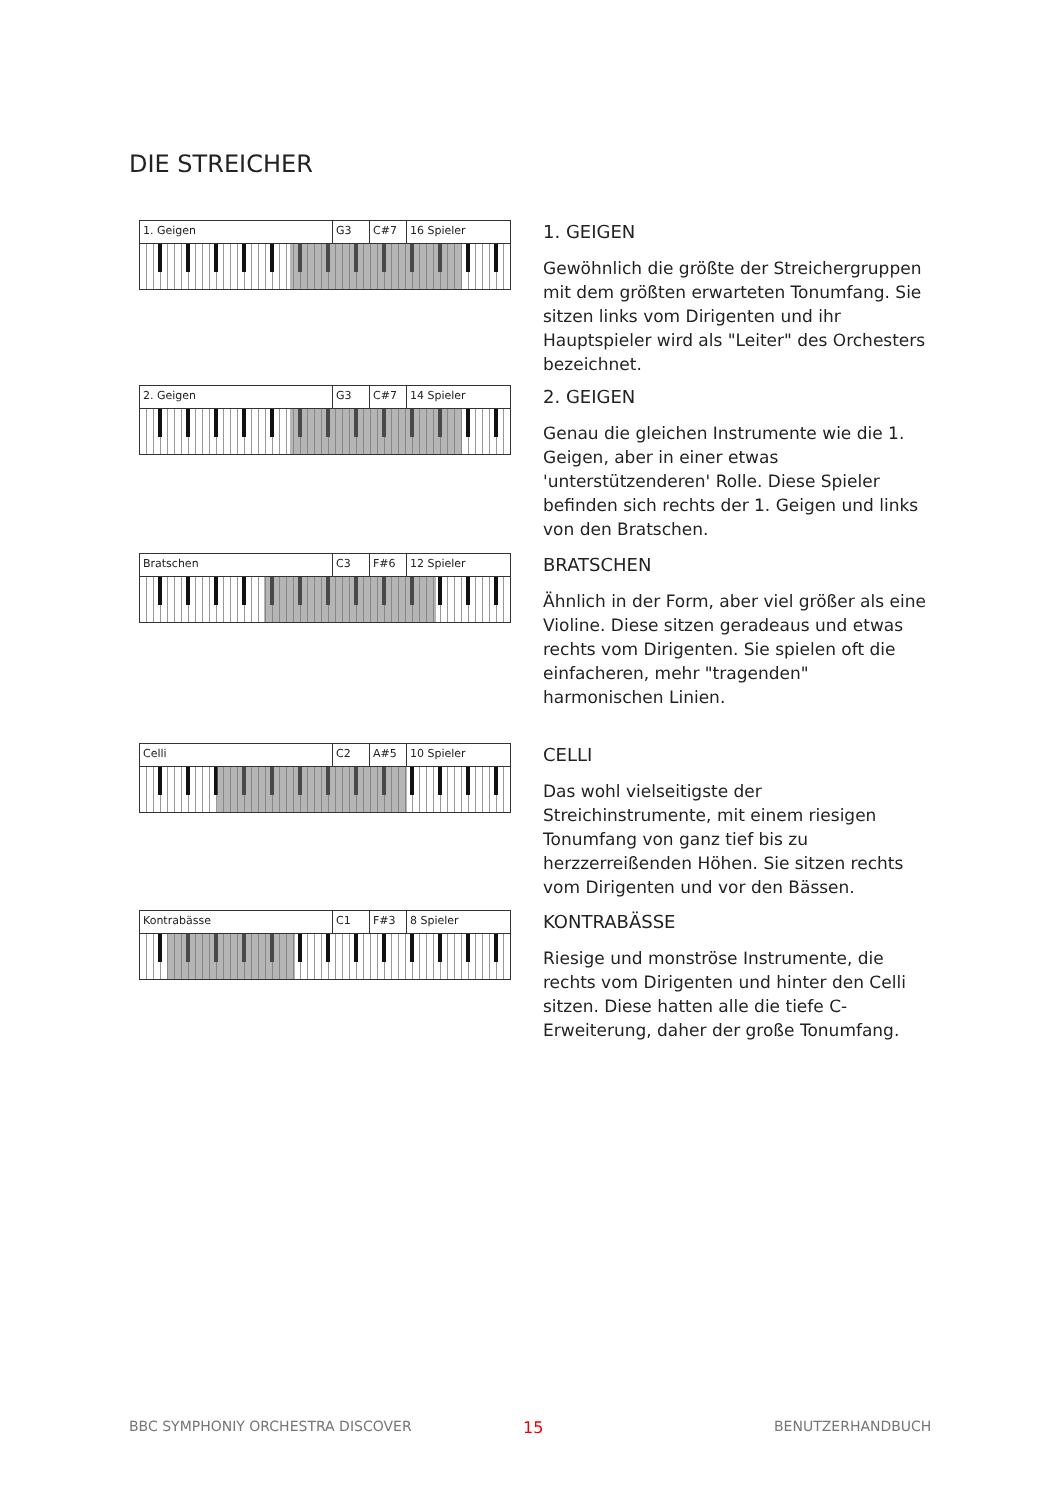DIE STREICHER
1. Geigen G3 C#7 16 Spieler
1. GEIGEN
Gewöhnlich die größte der Streichergruppen mit dem größten erwarteten Tonumfang. Sie sitzen links vom Dirigenten und ihr Hauptspieler wird als "Leiter" des Orchesters bezeichnet.
2. Geigen G3 C#7 14 Spieler
2. GEIGEN
Genau die gleichen Instrumente wie die 1. Geigen, aber in einer etwas 'unterstützenderen' Rolle. Diese Spieler befinden sich rechts der 1. Geigen und links von den Bratschen.
Bratschen C3 F#6 12 Spieler
BRATSCHEN
Ähnlich in der Form, aber viel größer als eine Violine. Diese sitzen geradeaus und etwas rechts vom Dirigenten. Sie spielen oft die einfacheren, mehr "tragenden" harmonischen Linien.
Celli C2 A#5 10 Spieler
CELLI
Das wohl vielseitigste der Streichinstrumente, mit einem riesigen Tonumfang von ganz tief bis zu herzzerreißenden Höhen. Sie sitzen rechts vom Dirigenten und vor den Bässen.
Kontrabässe C1 F#3 8 Spieler
KONTRABÄSSE
Riesige und monströse Instrumente, die rechts vom Dirigenten und hinter den Celli sitzen. Diese hatten alle die tiefe C-Erweiterung, daher der große Tonumfang.
BBC SYMPHONIY ORCHESTRA DISCOVER
15 BENUTZERHANDBUCH